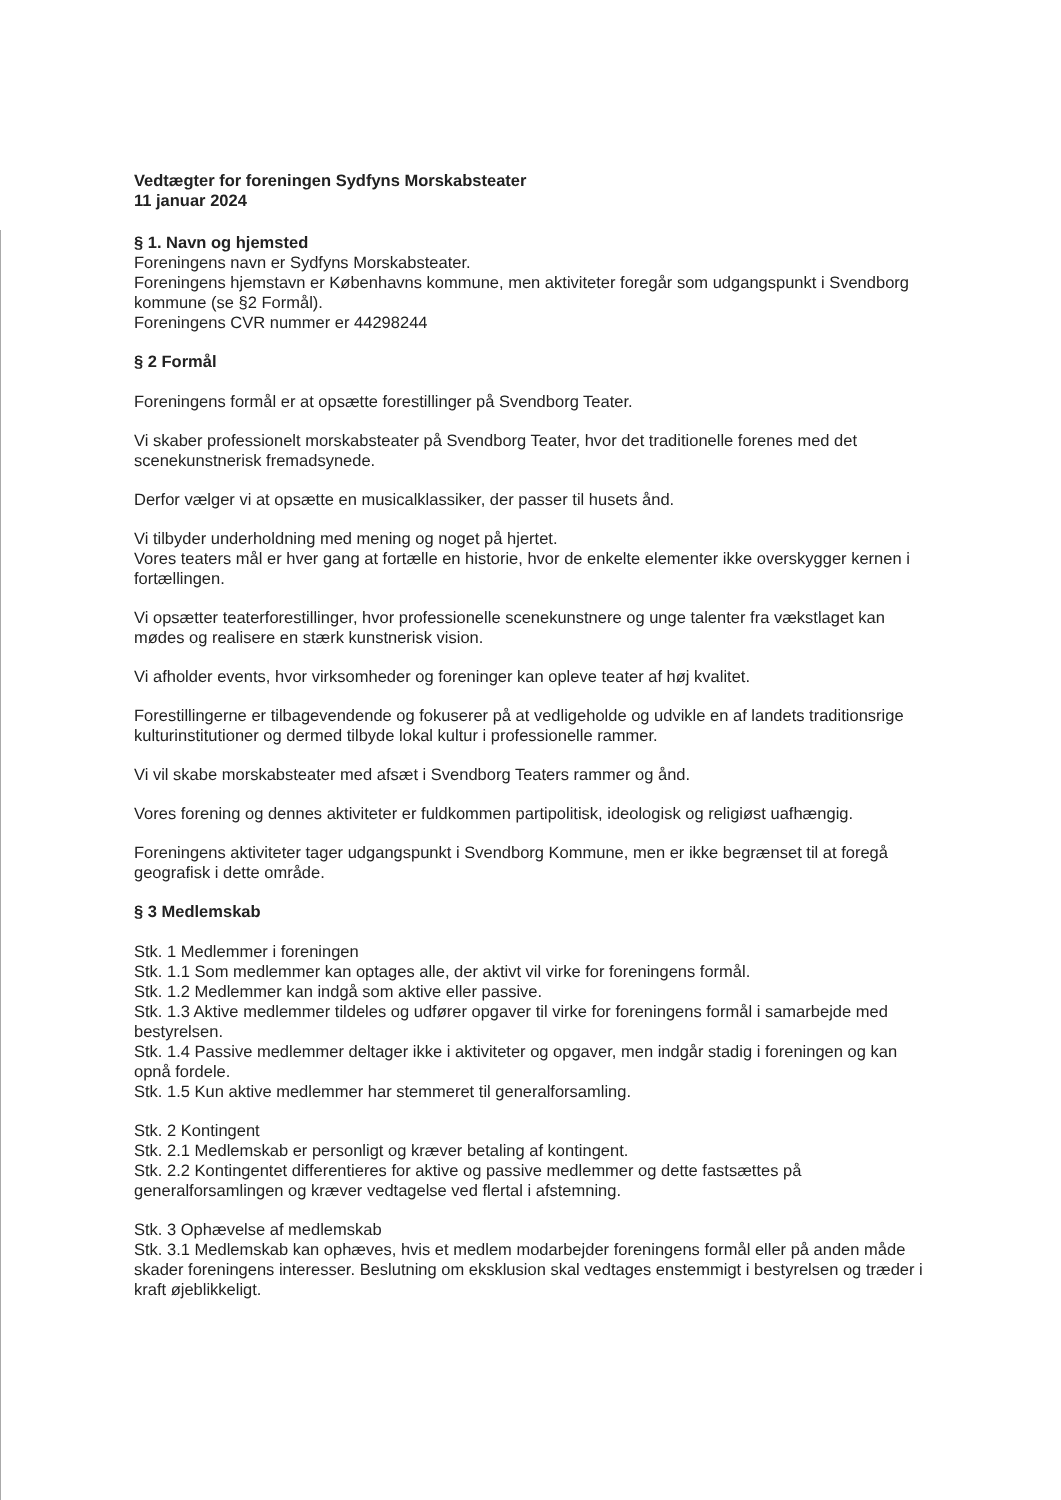Vedtægter for foreningen Sydfyns Morskabsteater
11 januar 2024
§ 1. Navn og hjemsted
Foreningens navn er Sydfyns Morskabsteater.
Foreningens hjemstavn er Københavns kommune, men aktiviteter foregår som udgangspunkt i Svendborg kommune (se §2 Formål).
Foreningens CVR nummer er 44298244
§ 2 Formål
Foreningens formål er at opsætte forestillinger på Svendborg Teater.
Vi skaber professionelt morskabsteater på Svendborg Teater, hvor det traditionelle forenes med det scenekunstnerisk fremadsynede.
Derfor vælger vi at opsætte en musicalklassiker, der passer til husets ånd.
Vi tilbyder underholdning med mening og noget på hjertet.
Vores teaters mål er hver gang at fortælle en historie, hvor de enkelte elementer ikke overskygger kernen i fortællingen.
Vi opsætter teaterforestillinger, hvor professionelle scenekunstnere og unge talenter fra vækstlaget kan mødes og realisere en stærk kunstnerisk vision.
Vi afholder events, hvor virksomheder og foreninger kan opleve teater af høj kvalitet.
Forestillingerne er tilbagevendende og fokuserer på at vedligeholde og udvikle en af landets traditionsrige kulturinstitutioner og dermed tilbyde lokal kultur i professionelle rammer.
Vi vil skabe morskabsteater med afsæt i Svendborg Teaters rammer og ånd.
Vores forening og dennes aktiviteter er fuldkommen partipolitisk, ideologisk og religiøst uafhængig.
Foreningens aktiviteter tager udgangspunkt i Svendborg Kommune, men er ikke begrænset til at foregå geografisk i dette område.
§ 3 Medlemskab
Stk. 1 Medlemmer i foreningen
Stk. 1.1 Som medlemmer kan optages alle, der aktivt vil virke for foreningens formål.
Stk. 1.2 Medlemmer kan indgå som aktive eller passive.
Stk. 1.3 Aktive medlemmer tildeles og udfører opgaver til virke for foreningens formål i samarbejde med bestyrelsen.
Stk. 1.4 Passive medlemmer deltager ikke i aktiviteter og opgaver, men indgår stadig i foreningen og kan opnå fordele.
Stk. 1.5 Kun aktive medlemmer har stemmeret til generalforsamling.
Stk. 2 Kontingent
Stk. 2.1 Medlemskab er personligt og kræver betaling af kontingent.
Stk. 2.2 Kontingentet differentieres for aktive og passive medlemmer og dette fastsættes på generalforsamlingen og kræver vedtagelse ved flertal i afstemning.
Stk. 3 Ophævelse af medlemskab
Stk. 3.1 Medlemskab kan ophæves, hvis et medlem modarbejder foreningens formål eller på anden måde skader foreningens interesser. Beslutning om eksklusion skal vedtages enstemmigt i bestyrelsen og træder i kraft øjeblikkeligt.